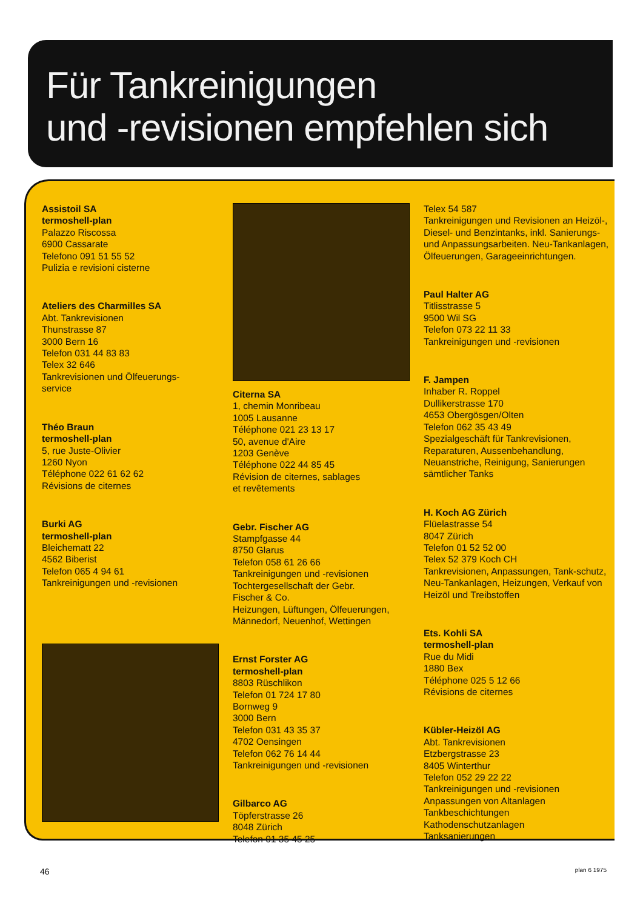Für Tankreinigungen
und -revisionen empfehlen sich
Assistoil SA
termoshell-plan
Palazzo Riscossa
6900 Cassarate
Telefono 091 51 55 52
Pulizia e revisioni cisterne
Ateliers des Charmilles SA
Abt. Tankrevisionen
Thunstrasse 87
3000 Bern 16
Telefon 031 44 83 83
Telex 32 646
Tankrevisionen und Ölfeuerungs-
service
Théo Braun
termoshell-plan
5, rue Juste-Olivier
1260 Nyon
Téléphone 022 61 62 62
Révisions de citernes
Burki AG
termoshell-plan
Bleichematt 22
4562 Biberist
Telefon 065 4 94 61
Tankreinigungen und -revisionen
Citerna SA
1, chemin Monribeau
1005 Lausanne
Téléphone 021 23 13 17
50, avenue d'Aire
1203 Genève
Téléphone 022 44 85 45
Révision de citernes, sablages
et revêtements
Gebr. Fischer AG
Stampfgasse 44
8750 Glarus
Telefon 058 61 26 66
Tankreinigungen und -revisionen
Tochtergesellschaft der Gebr.
Fischer & Co.
Heizungen, Lüftungen, Ölfeuerungen,
Männedorf, Neuenhof, Wettingen
Ernst Forster AG
termoshell-plan
8803 Rüschlikon
Telefon 01 724 17 80
Bornweg 9
3000 Bern
Telefon 031 43 35 37
4702 Oensingen
Telefon 062 76 14 44
Tankreinigungen und -revisionen
Gilbarco AG
Töpferstrasse 26
8048 Zürich
Telefon 01 35 45 25
Telex 54 587
Tankreinigungen und Revisionen an Heizöl-, Diesel- und Benzintanks, inkl. Sanierungs- und Anpassungsarbeiten. Neu-Tankanlagen, Ölfeuerungen, Garageeinrichtungen.
Paul Halter AG
Titlisstrasse 5
9500 Wil SG
Telefon 073 22 11 33
Tankreinigungen und -revisionen
F. Jampen
Inhaber R. Roppel
Dullikerstrasse 170
4653 Obergösgen/Olten
Telefon 062 35 43 49
Spezialgeschäft für Tankrevisionen, Reparaturen, Aussenbehandlung, Neuanstriche, Reinigung, Sanierungen sämtlicher Tanks
H. Koch AG Zürich
Flüelastrasse 54
8047 Zürich
Telefon 01 52 52 00
Telex 52 379 Koch CH
Tankrevisionen, Anpassungen, Tank-schutz, Neu-Tankanlagen, Heizungen, Verkauf von Heizöl und Treibstoffen
Ets. Kohli SA
termoshell-plan
Rue du Midi
1880 Bex
Téléphone 025 5 12 66
Révisions de citernes
Kübler-Heizöl AG
Abt. Tankrevisionen
Etzbergstrasse 23
8405 Winterthur
Telefon 052 29 22 22
Tankreinigungen und -revisionen
Anpassungen von Altanlagen
Tankbeschichtungen
Kathodenschutzanlagen
Tanksanierungen
46 plan 6 1975